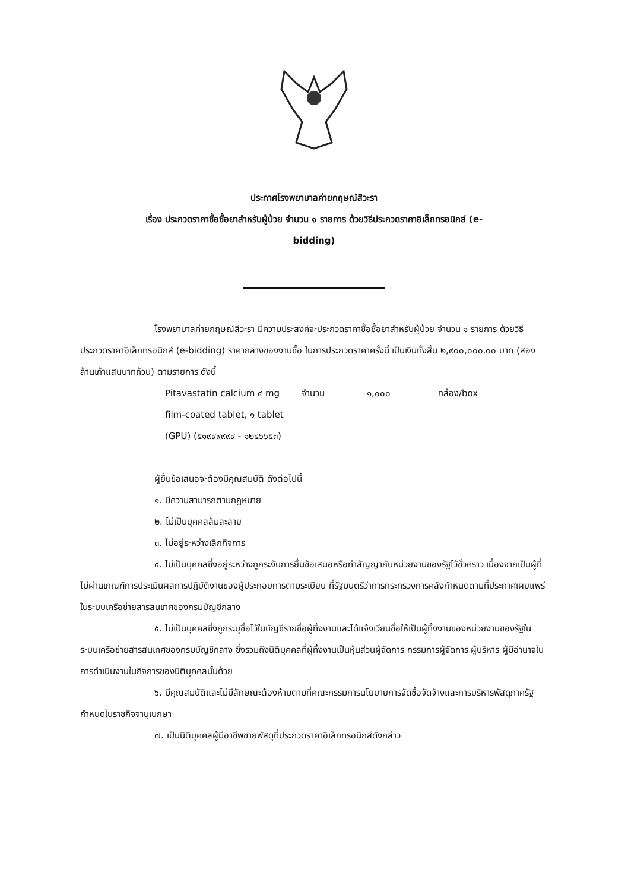ประกาศโรงพยาบาลค่ายกฤษณ์สีวะรา
เรื่อง ประกวดราคาซื้อซื้อยาสำหรับผู้ป่วย จำนวน ๑ รายการ ด้วยวิธีประกวดราคาอิเล็กทรอนิกส์ (e-
bidding)
โรงพยาบาลค่ายกฤษณ์สีวะรา มีความประสงค์จะประกวดราคาซื้อซื้อยาสำหรับผู้ป่วย จำนวน ๑ รายการ ด้วยวิธีประกวดราคาอิเล็กทรอนิกส์ (e-bidding) ราคากลางของงานซื้อ ในการประกวดราคาครั้งนี้ เป็นเงินทั้งสิ้น ๒,๙๐๐,๐๐๐.๐๐ บาท (สองล้านเก้าแสนบาทถ้วน) ตามรายการ ดังนี้
Pitavastatin calcium ๔ mg film-coated tablet, ๑ tablet (GPU) (๕๑๙๙๙๙๙๙ - ๑๒๔๖๖๕๓)
จำนวน ๑,๐๐๐ กล่อง/box
ผู้ยื่นข้อเสนอจะต้องมีคุณสมบัติ ดังต่อไปนี้
๑. มีความสามารถตามกฎหมาย
๒. ไม่เป็นบุคคลล้มละลาย
๓. ไม่อยู่ระหว่างเลิกกิจการ
๔. ไม่เป็นบุคคลซึ่งอยู่ระหว่างถูกระงับการยื่นข้อเสนอหรือทำสัญญากับหน่วยงานของรัฐไว้ชั่วคราว เนื่องจากเป็นผู้ที่ไม่ผ่านเกณฑ์การประเมินผลการปฏิบัติงานของผู้ประกอบการตามระเบียบ ที่รัฐมนตรีว่าการกระทรวงการคลังกำหนดตามที่ประกาศเผยแพร่ในระบบเครือข่ายสารสนเทศของกรมบัญชีกลาง
๕. ไม่เป็นบุคคลซึ่งถูกระบุชื่อไว้ในบัญชีรายชื่อผู้ทิ้งงานและได้แจ้งเวียนชื่อให้เป็นผู้ทิ้งงานของหน่วยงานของรัฐในระบบเครือข่ายสารสนเทศของกรมบัญชีกลาง ซึ่งรวมถึงนิติบุคคลที่ผู้ทิ้งงานเป็นหุ้นส่วนผู้จัดการ กรรมการผู้จัดการ ผู้บริหาร ผู้มีอำนาจในการดำเนินงานในกิจการของนิติบุคคลนั้นด้วย
๖. มีคุณสมบัติและไม่มีลักษณะต้องห้ามตามที่คณะกรรมการนโยบายการจัดซื้อจัดจ้างและการบริหารพัสดุภาครัฐกำหนดในราชกิจจานุเบกษา
๗. เป็นนิติบุคคลผู้มีอาชีพขายพัสดุที่ประกวดราคาอิเล็กทรอนิกส์ดังกล่าว